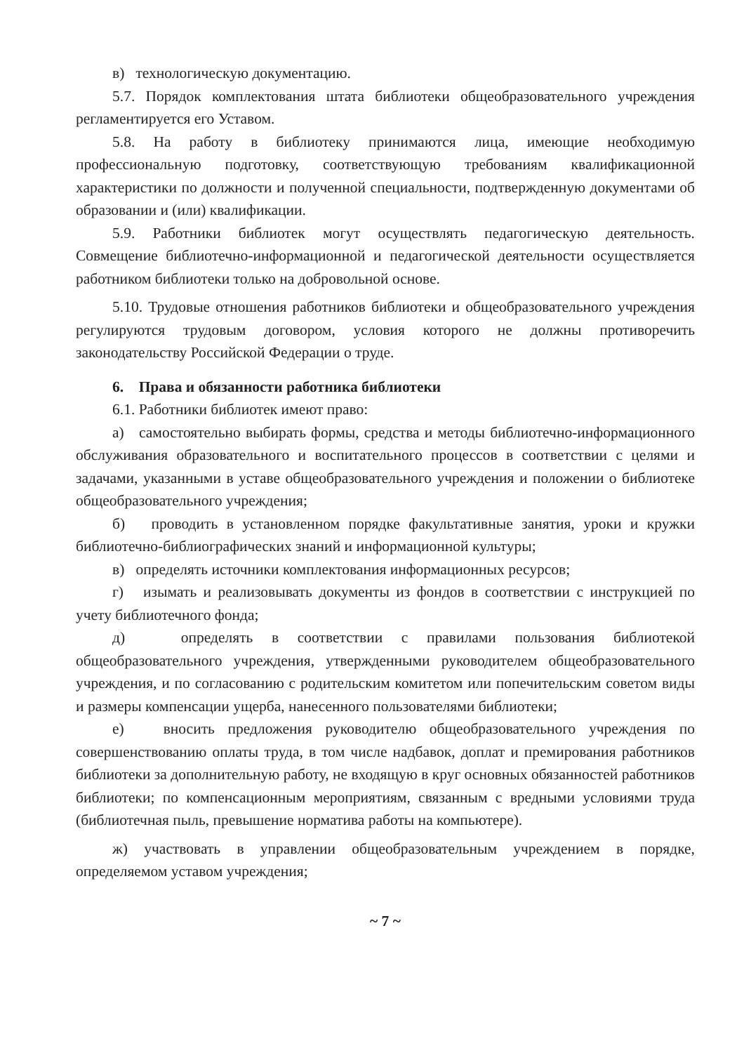в) технологическую документацию.
5.7. Порядок комплектования штата библиотеки общеобразовательного учреждения регламентируется его Уставом.
5.8. На работу в библиотеку принимаются лица, имеющие необходимую профессиональную подготовку, соответствующую требованиям квалификационной характеристики по должности и полученной специальности, подтвержденную документами об образовании и (или) квалификации.
5.9. Работники библиотек могут осуществлять педагогическую деятельность. Совмещение библиотечно-информационной и педагогической деятельности осуществляется работником библиотеки только на добровольной основе.
5.10. Трудовые отношения работников библиотеки и общеобразовательного учреждения регулируются трудовым договором, условия которого не должны противоречить законодательству Российской Федерации о труде.
6. Права и обязанности работника библиотеки
6.1. Работники библиотек имеют право:
а) самостоятельно выбирать формы, средства и методы библиотечно-информационного обслуживания образовательного и воспитательного процессов в соответствии с целями и задачами, указанными в уставе общеобразовательного учреждения и положении о библиотеке общеобразовательного учреждения;
б) проводить в установленном порядке факультативные занятия, уроки и кружки библиотечно-библиографических знаний и информационной культуры;
в) определять источники комплектования информационных ресурсов;
г) изымать и реализовывать документы из фондов в соответствии с инструкцией по учету библиотечного фонда;
д) определять в соответствии с правилами пользования библиотекой общеобразовательного учреждения, утвержденными руководителем общеобразовательного учреждения, и по согласованию с родительским комитетом или попечительским советом виды и размеры компенсации ущерба, нанесенного пользователями библиотеки;
е) вносить предложения руководителю общеобразовательного учреждения по совершенствованию оплаты труда, в том числе надбавок, доплат и премирования работников библиотеки за дополнительную работу, не входящую в круг основных обязанностей работников библиотеки; по компенсационным мероприятиям, связанным с вредными условиями труда (библиотечная пыль, превышение норматива работы на компьютере).
ж) участвовать в управлении общеобразовательным учреждением в порядке, определяемом уставом учреждения;
~ 7 ~